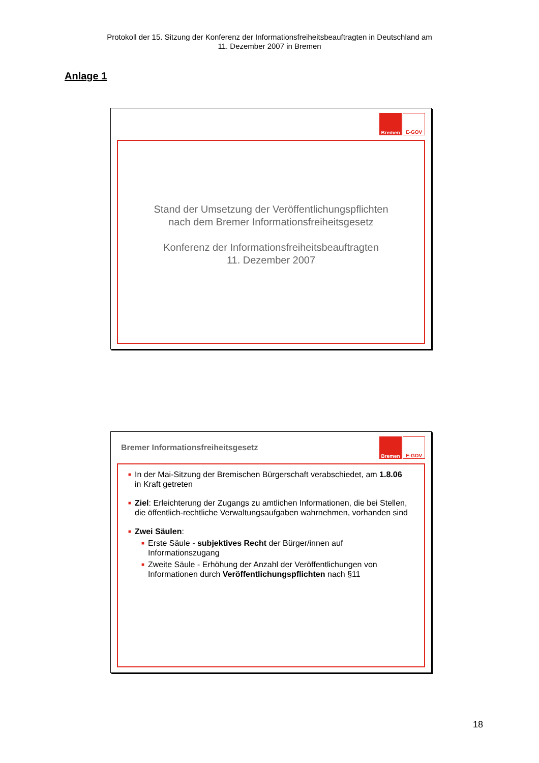Protokoll der 15. Sitzung der Konferenz der Informationsfreiheitsbeauftragten in Deutschland am
11. Dezember 2007 in Bremen
Anlage 1
Bremen
E-GOV
Stand der Umsetzung der Veröffentlichungspflichten
nach dem Bremer Informationsfreiheitsgesetz
Konferenz der Informationsfreiheitsbeauftragten
11. Dezember 2007
Bremer Informationsfreiheitsgesetz
Bremen
E-GOV
■ In der Mai-Sitzung der Bremischen Bürgerschaft verabschiedet, am 1.8.06 in Kraft getreten
■ Ziel: Erleichterung der Zugangs zu amtlichen Informationen, die bei Stellen, die öffentlich-rechtliche Verwaltungsaufgaben wahrnehmen, vorhanden sind
■ Zwei Säulen:
■ Erste Säule - subjektives Recht der Bürger/innen auf Informationszugang
■ Zweite Säule - Erhöhung der Anzahl der Veröffentlichungen von Informationen durch Veröffentlichungspflichten nach §11
18